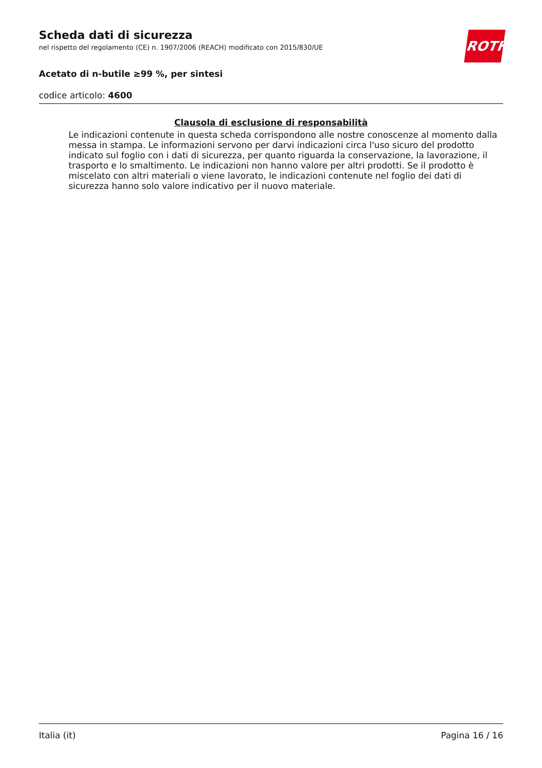Scheda dati di sicurezza
nel rispetto del regolamento (CE) n. 1907/2006 (REACH) modificato con 2015/830/UE
ROTH
Acetato di n-butile ≥99 %, per sintesi
codice articolo: 4600
Clausola di esclusione di responsabilità
Le indicazioni contenute in questa scheda corrispondono alle nostre conoscenze al momento dalla messa in stampa. Le informazioni servono per darvi indicazioni circa l'uso sicuro del prodotto indicato sul foglio con i dati di sicurezza, per quanto riguarda la conservazione, la lavorazione, il trasporto e lo smaltimento. Le indicazioni non hanno valore per altri prodotti. Se il prodotto è miscelato con altri materiali o viene lavorato, le indicazioni contenute nel foglio dei dati di sicurezza hanno solo valore indicativo per il nuovo materiale.
Italia (it) Pagina 16 / 16